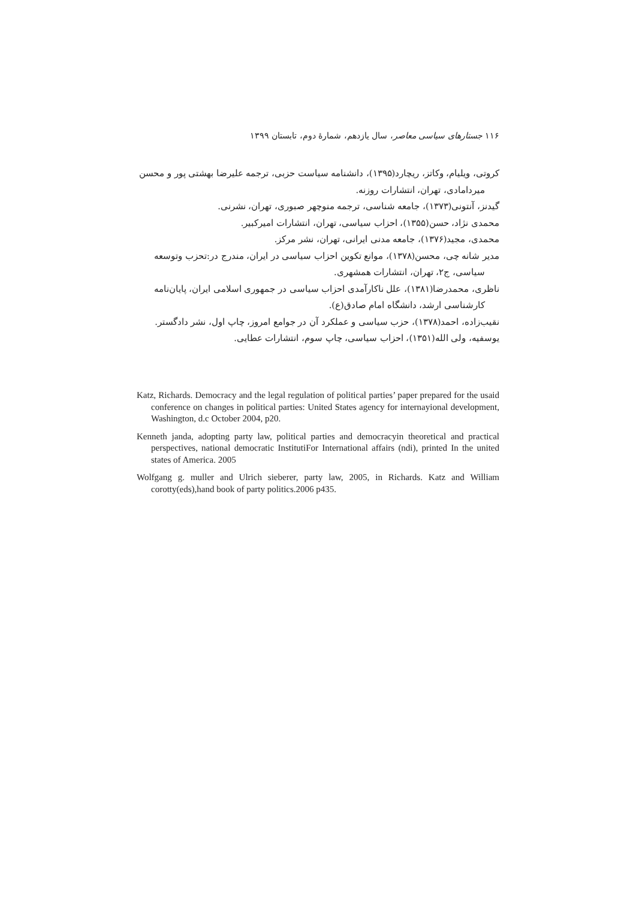۱۱۶ جستارهای سیاسی معاصر، سال یازدهم، شمارهٔ دوم، تابستان ۱۳۹۹
کروتی، ویلیام، وکاتز، ریچارد(۱۳۹۵)، دانشنامه سیاست حزبی، ترجمه علیرضا بهشتی پور و محسن
میردامادی، تهران، انتشارات روزنه.
گیدنز، آنتونی(۱۳۷۳)، جامعه شناسی، ترجمه منوچهر صبوری، تهران، نشرنی.
محمدی نژاد، حسن(۱۳۵۵)، احزاب سیاسی، تهران، انتشارات امیرکبیر.
محمدی، مجید(۱۳۷۶)، جامعه مدنی ایرانی، تهران، نشر مرکز.
مدیر شانه چی، محسن(۱۳۷۸)، موانع تکوین احزاب سیاسی در ایران، مندرج در:تحزب وتوسعه
سیاسی، ج۲، تهران، انتشارات همشهری.
ناظری، محمدرضا(۱۳۸۱)، علل ناکارآمدی احزاب سیاسی در جمهوری اسلامی ایران، پایان‌نامه
کارشناسی ارشد، دانشگاه امام صادق(ع).
نقیب‌زاده، احمد(۱۳۷۸)، حزب سیاسی و عملکرد آن در جوامع امروز، چاپ اول، نشر دادگستر.
یوسفیه، ولی الله(۱۳۵۱)، احزاب سیاسی، چاپ سوم، انتشارات عطایی.
Katz, Richards. Democracy and the legal regulation of political parties’ paper prepared for the usaid conference on changes in political parties: United States agency for internayional development, Washington, d.c October 2004, p20.
Kenneth janda, adopting party law, political parties and democracyin theoretical and practical perspectives, national democratic InstitutiFor International affairs (ndi), printed In the united states of America. 2005
Wolfgang g. muller and Ulrich sieberer, party law, 2005, in Richards. Katz and William corotty(eds),hand book of party politics.2006 p435.